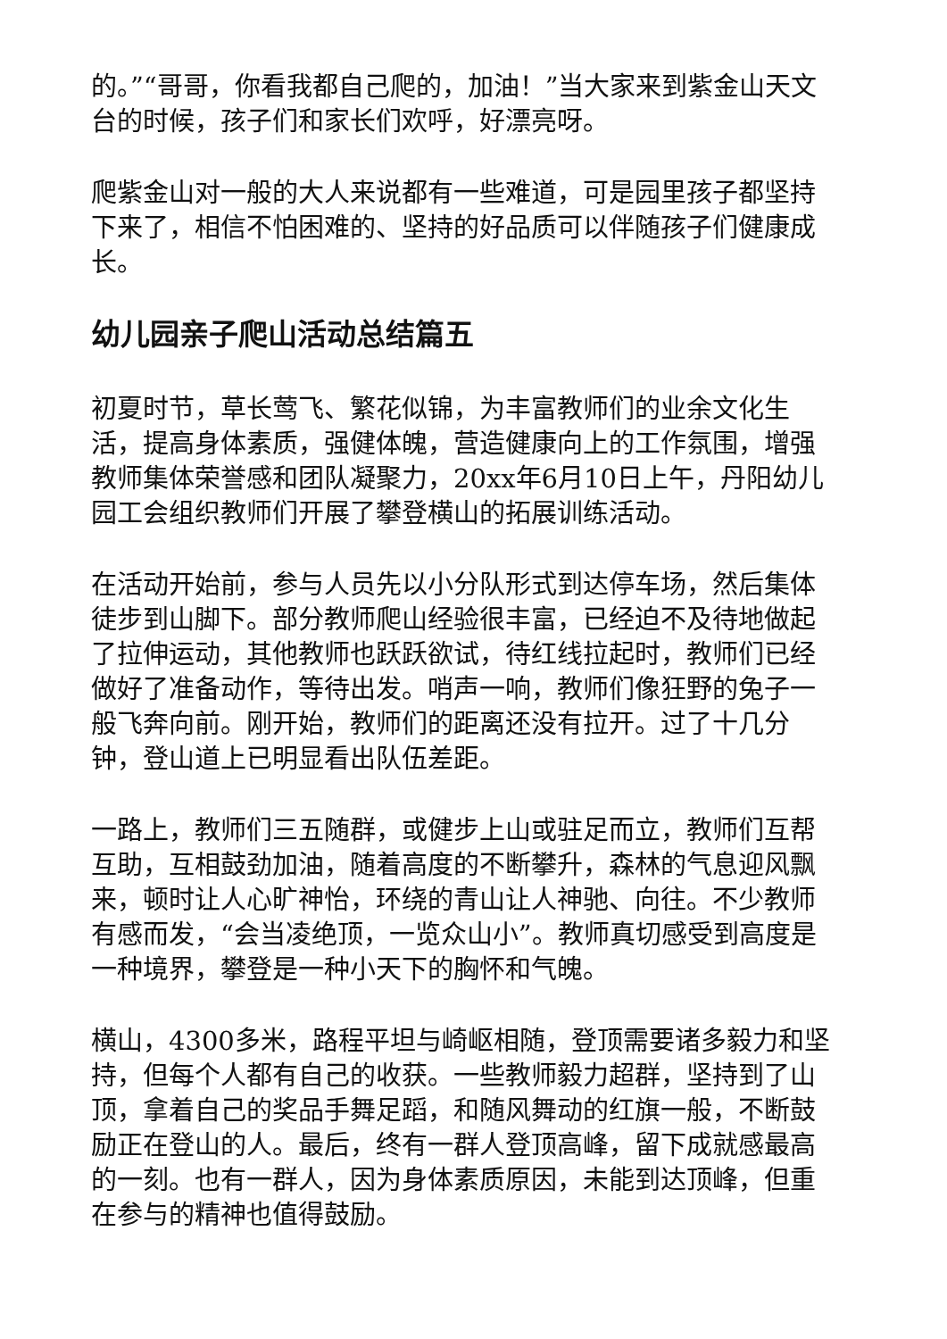的。”“哥哥，你看我都自己爬的，加油！”当大家来到紫金山天文台的时候，孩子们和家长们欢呼，好漂亮呀。
爬紫金山对一般的大人来说都有一些难道，可是园里孩子都坚持下来了，相信不怕困难的、坚持的好品质可以伴随孩子们健康成长。
幼儿园亲子爬山活动总结篇五
初夏时节，草长莺飞、繁花似锦，为丰富教师们的业余文化生活，提高身体素质，强健体魄，营造健康向上的工作氛围，增强教师集体荣誉感和团队凝聚力，20xx年6月10日上午，丹阳幼儿园工会组织教师们开展了攀登横山的拓展训练活动。
在活动开始前，参与人员先以小分队形式到达停车场，然后集体徒步到山脚下。部分教师爬山经验很丰富，已经迫不及待地做起了拉伸运动，其他教师也跃跃欲试，待红线拉起时，教师们已经做好了准备动作，等待出发。哨声一响，教师们像狂野的兔子一般飞奔向前。刚开始，教师们的距离还没有拉开。过了十几分钟，登山道上已明显看出队伍差距。
一路上，教师们三五随群，或健步上山或驻足而立，教师们互帮互助，互相鼓劲加油，随着高度的不断攀升，森林的气息迎风飘来，顿时让人心旷神怡，环绕的青山让人神驰、向往。不少教师有感而发，“会当凌绝顶，一览众山小”。教师真切感受到高度是一种境界，攀登是一种小天下的胸怀和气魄。
横山，4300多米，路程平坦与崎岖相随，登顶需要诸多毅力和坚持，但每个人都有自己的收获。一些教师毅力超群，坚持到了山顶，拿着自己的奖品手舞足蹈，和随风舞动的红旗一般，不断鼓励正在登山的人。最后，终有一群人登顶高峰，留下成就感最高的一刻。也有一群人，因为身体素质原因，未能到达顶峰，但重在参与的精神也值得鼓励。